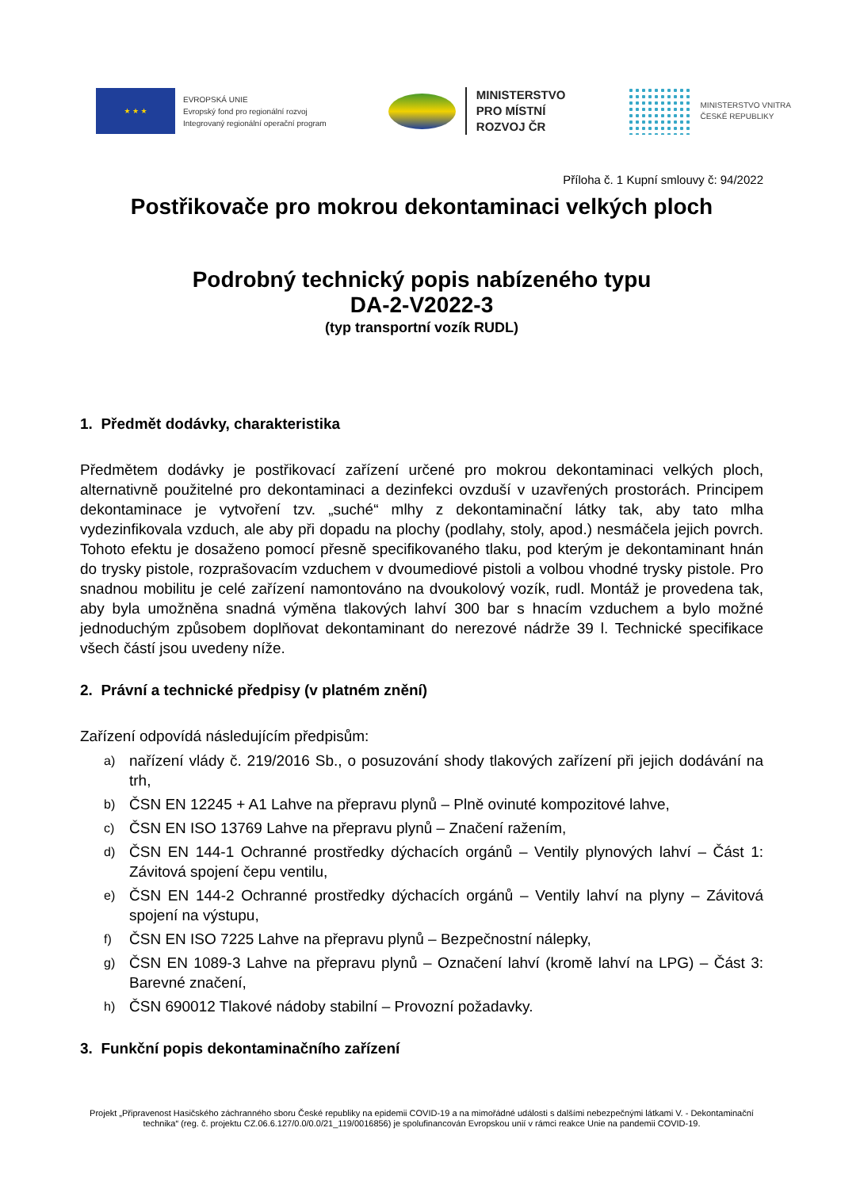★ ★ ★
EVROPSKÁ UNIE
Evropský fond pro regionální rozvoj
Integrovaný regionální operační program
MINISTERSTVO
PRO MÍSTNÍ
ROZVOJ ČR
MINISTERSTVO VNITRA
ČESKÉ REPUBLIKY
Příloha č. 1 Kupní smlouvy č: 94/2022
Postřikovače pro mokrou dekontaminaci velkých ploch
Podrobný technický popis nabízeného typu
DA-2-V2022-3
(typ transportní vozík RUDL)
1. Předmět dodávky, charakteristika
Předmětem dodávky je postřikovací zařízení určené pro mokrou dekontaminaci velkých ploch, alternativně použitelné pro dekontaminaci a dezinfekci ovzduší v uzavřených prostorách. Principem dekontaminace je vytvoření tzv. „suché“ mlhy z dekontaminační látky tak, aby tato mlha vydezinfikovala vzduch, ale aby při dopadu na plochy (podlahy, stoly, apod.) nesmáčela jejich povrch. Tohoto efektu je dosaženo pomocí přesně specifikovaného tlaku, pod kterým je dekontaminant hnán do trysky pistole, rozprašovacím vzduchem v dvoumediové pistoli a volbou vhodné trysky pistole. Pro snadnou mobilitu je celé zařízení namontováno na dvoukolový vozík, rudl. Montáž je provedena tak, aby byla umožněna snadná výměna tlakových lahví 300 bar s hnacím vzduchem a bylo možné jednoduchým způsobem doplňovat dekontaminant do nerezové nádrže 39 l. Technické specifikace všech částí jsou uvedeny níže.
2. Právní a technické předpisy (v platném znění)
Zařízení odpovídá následujícím předpisům:
a)
nařízení vlády č. 219/2016 Sb., o posuzování shody tlakových zařízení při jejich dodávání na trh,
b)
ČSN EN 12245 + A1 Lahve na přepravu plynů – Plně ovinuté kompozitové lahve,
c)
ČSN EN ISO 13769 Lahve na přepravu plynů – Značení ražením,
d)
ČSN EN 144-1 Ochranné prostředky dýchacích orgánů – Ventily plynových lahví – Část 1: Závitová spojení čepu ventilu,
e)
ČSN EN 144-2 Ochranné prostředky dýchacích orgánů – Ventily lahví na plyny – Závitová spojení na výstupu,
f)
ČSN EN ISO 7225 Lahve na přepravu plynů – Bezpečnostní nálepky,
g)
ČSN EN 1089-3 Lahve na přepravu plynů – Označení lahví (kromě lahví na LPG) – Část 3: Barevné značení,
h)
ČSN 690012 Tlakové nádoby stabilní – Provozní požadavky.
3. Funkční popis dekontaminačního zařízení
Projekt „Připravenost Hasičského záchranného sboru České republiky na epidemii COVID-19 a na mimořádné události s dalšími nebezpečnými látkami V. - Dekontaminační technika“ (reg. č. projektu CZ.06.6.127/0.0/0.0/21_119/0016856) je spolufinancován Evropskou unií v rámci reakce Unie na pandemii COVID-19.